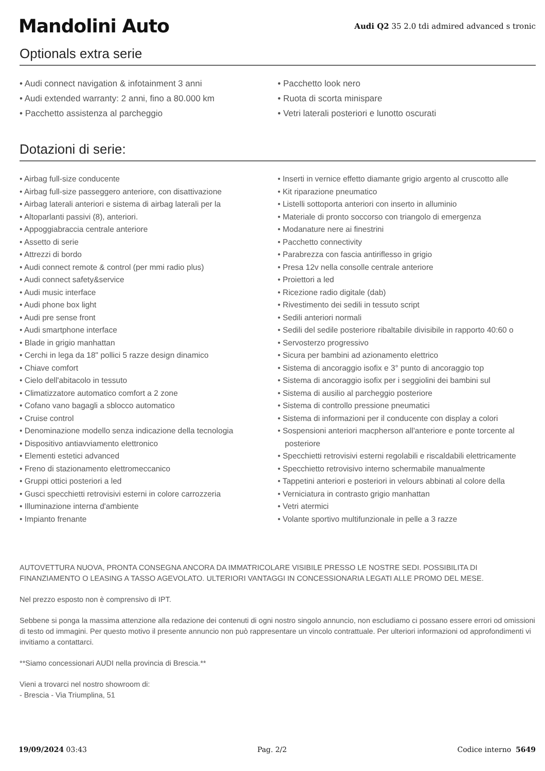Mandolini Auto
Audi Q2 35 2.0 tdi admired advanced s tronic
Optionals extra serie
• Audi connect navigation & infotainment 3 anni
• Audi extended warranty: 2 anni, fino a 80.000 km
• Pacchetto assistenza al parcheggio
• Pacchetto look nero
• Ruota di scorta minispare
• Vetri laterali posteriori e lunotto oscurati
Dotazioni di serie:
• Airbag full-size conducente
• Airbag full-size passeggero anteriore, con disattivazione
• Airbag laterali anteriori e sistema di airbag laterali per la
• Altoparlanti passivi (8), anteriori.
• Appoggiabraccia centrale anteriore
• Assetto di serie
• Attrezzi di bordo
• Audi connect remote & control (per mmi radio plus)
• Audi connect safety&service
• Audi music interface
• Audi phone box light
• Audi pre sense front
• Audi smartphone interface
• Blade in grigio manhattan
• Cerchi in lega da 18" pollici 5 razze design dinamico
• Chiave comfort
• Cielo dell'abitacolo in tessuto
• Climatizzatore automatico comfort a 2 zone
• Cofano vano bagagli a sblocco automatico
• Cruise control
• Denominazione modello senza indicazione della tecnologia
• Dispositivo antiavviamento elettronico
• Elementi estetici advanced
• Freno di stazionamento elettromeccanico
• Gruppi ottici posteriori a led
• Gusci specchietti retrovisivi esterni in colore carrozzeria
• Illuminazione interna d'ambiente
• Impianto frenante
• Inserti in vernice effetto diamante grigio argento al cruscotto alle
• Kit riparazione pneumatico
• Listelli sottoporta anteriori con inserto in alluminio
• Materiale di pronto soccorso con triangolo di emergenza
• Modanature nere ai finestrini
• Pacchetto connectivity
• Parabrezza con fascia antiriflesso in grigio
• Presa 12v nella consolle centrale anteriore
• Proiettori a led
• Ricezione radio digitale (dab)
• Rivestimento dei sedili in tessuto script
• Sedili anteriori normali
• Sedili del sedile posteriore ribaltabile divisibile in rapporto 40:60 o
• Servosterzo progressivo
• Sicura per bambini ad azionamento elettrico
• Sistema di ancoraggio isofix e 3° punto di ancoraggio top
• Sistema di ancoraggio isofix per i seggiolini dei bambini sul
• Sistema di ausilio al parcheggio posteriore
• Sistema di controllo pressione pneumatici
• Sistema di informazioni per il conducente con display a colori
• Sospensioni anteriori macpherson all'anteriore e ponte torcente al posteriore
• Specchietti retrovisivi esterni regolabili e riscaldabili elettricamente
• Specchietto retrovisivo interno schermabile manualmente
• Tappetini anteriori e posteriori in velours abbinati al colore della
• Verniciatura in contrasto grigio manhattan
• Vetri atermici
• Volante sportivo multifunzionale in pelle a 3 razze
AUTOVETTURA NUOVA, PRONTA CONSEGNA ANCORA DA IMMATRICOLARE VISIBILE PRESSO LE NOSTRE SEDI. POSSIBILITA DI FINANZIAMENTO O LEASING A TASSO AGEVOLATO. ULTERIORI VANTAGGI IN CONCESSIONARIA LEGATI ALLE PROMO DEL MESE.
Nel prezzo esposto non è comprensivo di IPT.
Sebbene si ponga la massima attenzione alla redazione dei contenuti di ogni nostro singolo annuncio, non escludiamo ci possano essere errori od omissioni di testo od immagini. Per questo motivo il presente annuncio non può rappresentare un vincolo contrattuale. Per ulteriori informazioni od approfondimenti vi invitiamo a contattarci.
**Siamo concessionari AUDI nella provincia di Brescia.**
Vieni a trovarci nel nostro showroom di:
- Brescia - Via Triumplina, 51
19/09/2024 03:43 Pag. 2/2 Codice interno 5649